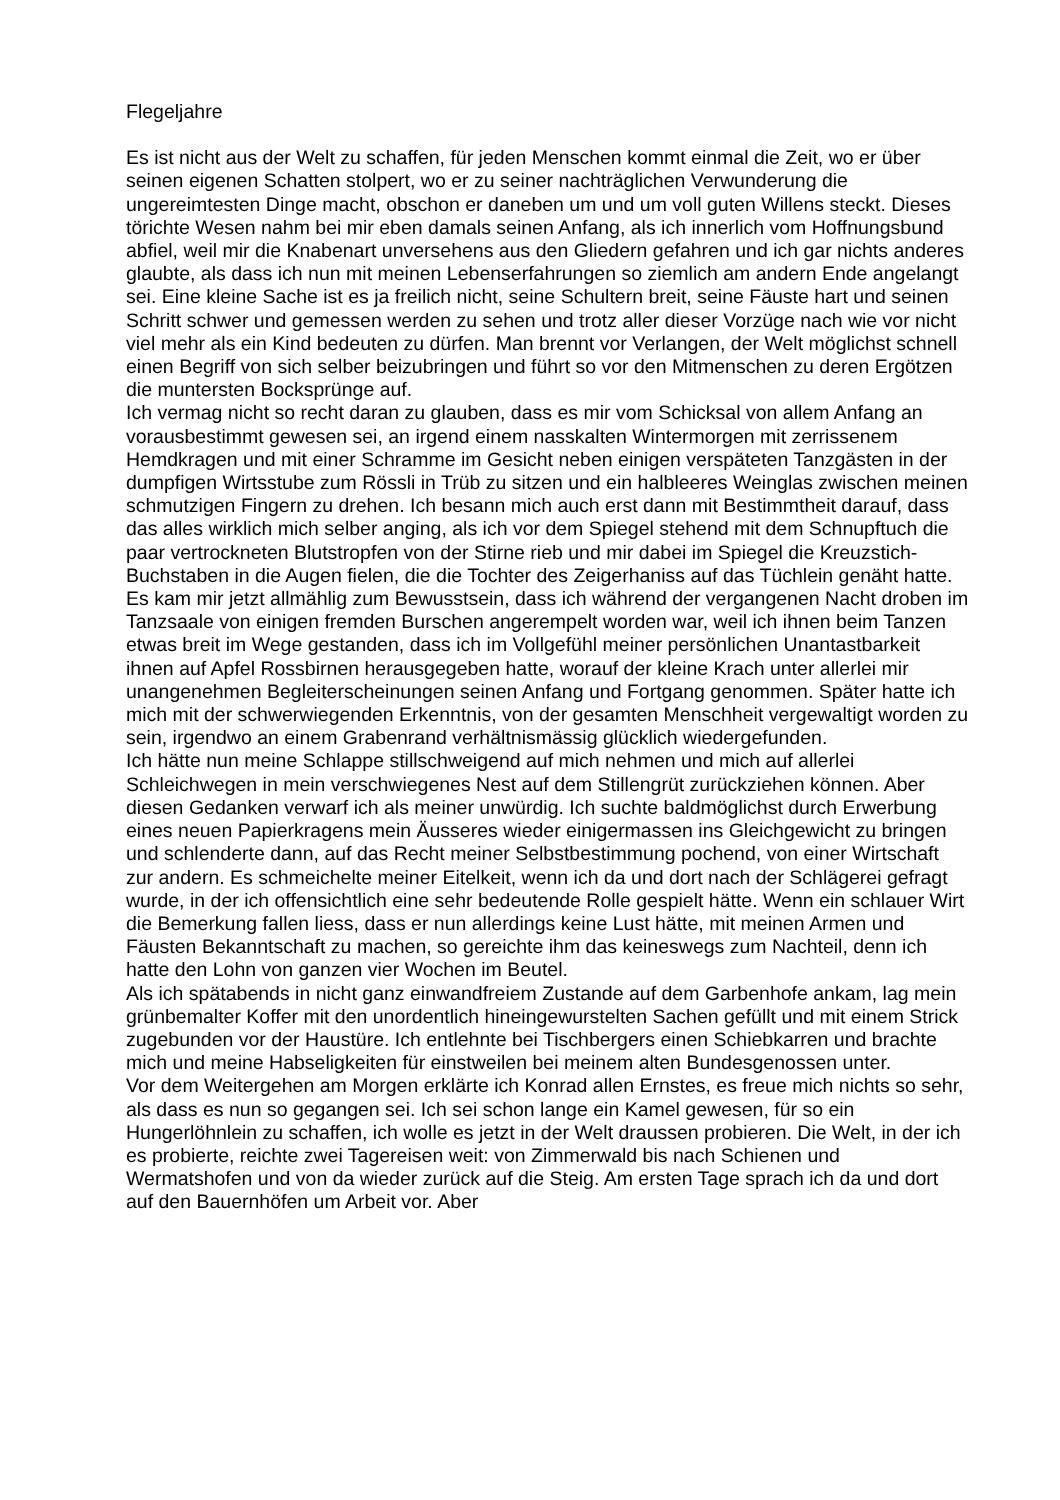Flegeljahre
Es ist nicht aus der Welt zu schaffen, für jeden Menschen kommt einmal die Zeit, wo er über seinen eigenen Schatten stolpert, wo er zu seiner nachträglichen Verwunderung die ungereimtesten Dinge macht, obschon er daneben um und um voll guten Willens steckt. Dieses törichte Wesen nahm bei mir eben damals seinen Anfang, als ich innerlich vom Hoffnungsbund abfiel, weil mir die Knabenart unversehens aus den Gliedern gefahren und ich gar nichts anderes glaubte, als dass ich nun mit meinen Lebenserfahrungen so ziemlich am andern Ende angelangt sei. Eine kleine Sache ist es ja freilich nicht, seine Schultern breit, seine Fäuste hart und seinen Schritt schwer und gemessen werden zu sehen und trotz aller dieser Vorzüge nach wie vor nicht viel mehr als ein Kind bedeuten zu dürfen. Man brennt vor Verlangen, der Welt möglichst schnell einen Begriff von sich selber beizubringen und führt so vor den Mitmenschen zu deren Ergötzen die muntersten Bocksprünge auf.
Ich vermag nicht so recht daran zu glauben, dass es mir vom Schicksal von allem Anfang an vorausbestimmt gewesen sei, an irgend einem nasskalten Wintermorgen mit zerrissenem Hemdkragen und mit einer Schramme im Gesicht neben einigen verspäteten Tanzgästen in der dumpfigen Wirtsstube zum Rössli in Trüb zu sitzen und ein halbleeres Weinglas zwischen meinen schmutzigen Fingern zu drehen. Ich besann mich auch erst dann mit Bestimmtheit darauf, dass das alles wirklich mich selber anging, als ich vor dem Spiegel stehend mit dem Schnupftuch die paar vertrockneten Blutstropfen von der Stirne rieb und mir dabei im Spiegel die Kreuzstich-Buchstaben in die Augen fielen, die die Tochter des Zeigerhaniss auf das Tüchlein genäht hatte.
Es kam mir jetzt allmählig zum Bewusstsein, dass ich während der vergangenen Nacht droben im Tanzsaale von einigen fremden Burschen angerempelt worden war, weil ich ihnen beim Tanzen etwas breit im Wege gestanden, dass ich im Vollgefühl meiner persönlichen Unantastbarkeit ihnen auf Apfel Rossbirnen herausgegeben hatte, worauf der kleine Krach unter allerlei mir unangenehmen Begleiterscheinungen seinen Anfang und Fortgang genommen. Später hatte ich mich mit der schwerwiegenden Erkenntnis, von der gesamten Menschheit vergewaltigt worden zu sein, irgendwo an einem Grabenrand verhältnismässig glücklich wiedergefunden.
Ich hätte nun meine Schlappe stillschweigend auf mich nehmen und mich auf allerlei Schleichwegen in mein verschwiegenes Nest auf dem Stillengrüt zurückziehen können. Aber diesen Gedanken verwarf ich als meiner unwürdig. Ich suchte baldmöglichst durch Erwerbung eines neuen Papierkragens mein Äusseres wieder einigermassen ins Gleichgewicht zu bringen und schlenderte dann, auf das Recht meiner Selbstbestimmung pochend, von einer Wirtschaft zur andern. Es schmeichelte meiner Eitelkeit, wenn ich da und dort nach der Schlägerei gefragt wurde, in der ich offensichtlich eine sehr bedeutende Rolle gespielt hätte. Wenn ein schlauer Wirt die Bemerkung fallen liess, dass er nun allerdings keine Lust hätte, mit meinen Armen und Fäusten Bekanntschaft zu machen, so gereichte ihm das keineswegs zum Nachteil, denn ich hatte den Lohn von ganzen vier Wochen im Beutel.
Als ich spätabends in nicht ganz einwandfreiem Zustande auf dem Garbenhofe ankam, lag mein grünbemalter Koffer mit den unordentlich hineingewurstelten Sachen gefüllt und mit einem Strick zugebunden vor der Haustüre. Ich entlehnte bei Tischbergers einen Schiebkarren und brachte mich und meine Habseligkeiten für einstweilen bei meinem alten Bundesgenossen unter.
Vor dem Weitergehen am Morgen erklärte ich Konrad allen Ernstes, es freue mich nichts so sehr, als dass es nun so gegangen sei. Ich sei schon lange ein Kamel gewesen, für so ein Hungerlöhnlein zu schaffen, ich wolle es jetzt in der Welt draussen probieren. Die Welt, in der ich es probierte, reichte zwei Tagereisen weit: von Zimmerwald bis nach Schienen und Wermatshofen und von da wieder zurück auf die Steig. Am ersten Tage sprach ich da und dort auf den Bauernhöfen um Arbeit vor. Aber